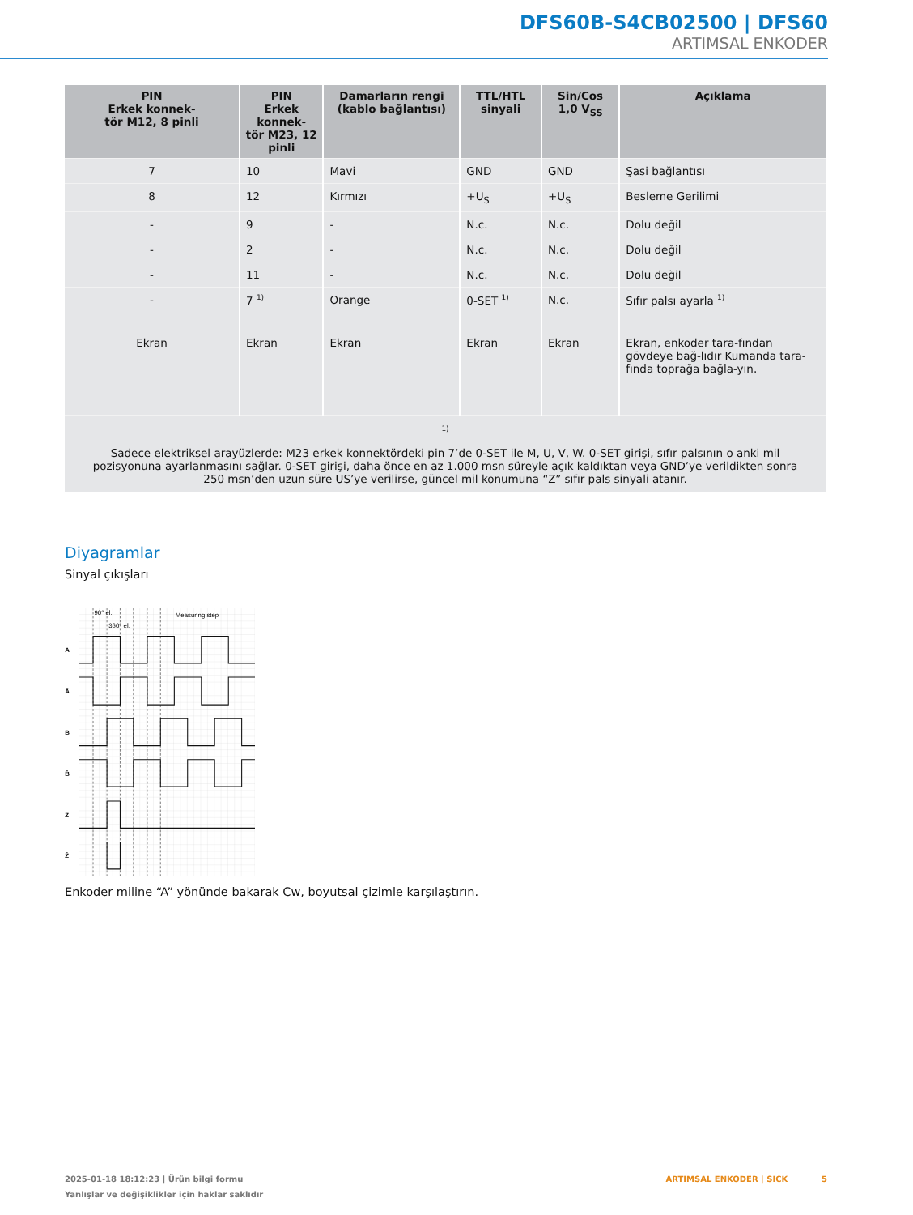DFS60B-S4CB02500 | DFS60
ARTIMSAL ENKODER
| PIN Erkek konnek- tör M12, 8 pinli | PIN Erkek konnek- tör M23, 12 pinli | Damarların rengi (kablo bağlantısı) | TTL/HTL sinyali | Sin/Cos 1,0 V<sub>SS</sub> | Açıklama |
| --- | --- | --- | --- | --- | --- |
| 7 | 10 | Mavi | GND | GND | Şasi bağlantısı |
| 8 | 12 | Kırmızı | +U<sub>S</sub> | +U<sub>S</sub> | Besleme Gerilimi |
| - | 9 | - | N.c. | N.c. | Dolu değil |
| - | 2 | - | N.c. | N.c. | Dolu değil |
| - | 11 | - | N.c. | N.c. | Dolu değil |
| - | 7 <sup>1)</sup> | Orange | 0-SET <sup>1)</sup> | N.c. | Sıfır palsı ayarla <sup>1)</sup> |
| Ekran | Ekran | Ekran | Ekran | Ekran | Ekran, enkoder tara-fından gövdeye bağ-lıdır Kumanda tara-fında toprağa bağla-yın. |
| 1) Sadece elektriksel arayüzlerde: M23 erkek konnektördeki pin 7’de 0-SET ile M, U, V, W. 0-SET girişi, sıfır palsının o anki mil pozisyonuna ayarlanmasını sağlar. 0-SET girişi, daha önce en az 1.000 msn süreyle açık kaldıktan veya GND’ye verildikten sonra 250 msn’den uzun süre US’ye verilirse, güncel mil konumuna “Z” sıfır pals sinyali atanır. | | | | | |
Diyagramlar
Sinyal çıkışları
A
Ā
B
B̄
Z
Z̄
90° el.
360° el.
Measuring step
Enkoder miline “A” yönünde bakarak Cw, boyutsal çizimle karşılaştırın.
2025-01-18 18:12:23 | Ürün bilgi formu
Yanlışlar ve değişiklikler için haklar saklıdır
ARTIMSAL ENKODER | SICK 5